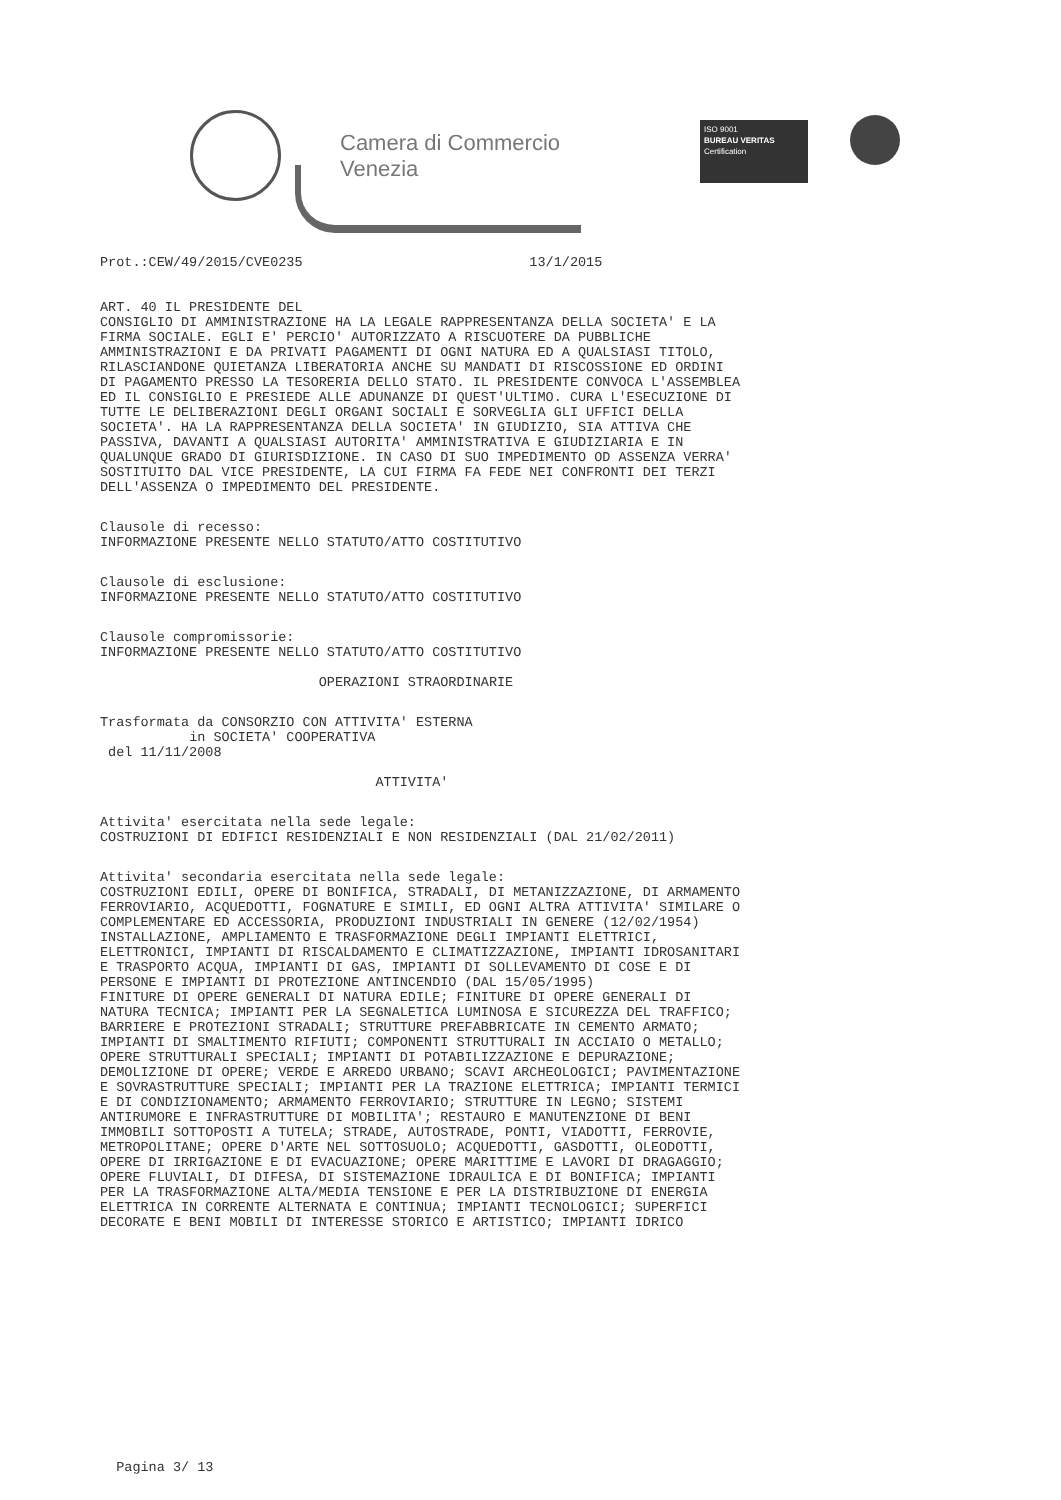Camera di Commercio
Venezia
ISO 9001
BUREAU VERITAS
Certification
Prot.:CEW/49/2015/CVE0235 13/1/2015
ART. 40 IL PRESIDENTE DEL CONSIGLIO DI AMMINISTRAZIONE HA LA LEGALE RAPPRESENTANZA DELLA SOCIETA' E LA FIRMA SOCIALE. EGLI E' PERCIO' AUTORIZZATO A RISCUOTERE DA PUBBLICHE AMMINISTRAZIONI E DA PRIVATI PAGAMENTI DI OGNI NATURA ED A QUALSIASI TITOLO, RILASCIANDONE QUIETANZA LIBERATORIA ANCHE SU MANDATI DI RISCOSSIONE ED ORDINI DI PAGAMENTO PRESSO LA TESORERIA DELLO STATO. IL PRESIDENTE CONVOCA L'ASSEMBLEA ED IL CONSIGLIO E PRESIEDE ALLE ADUNANZE DI QUEST'ULTIMO. CURA L'ESECUZIONE DI TUTTE LE DELIBERAZIONI DEGLI ORGANI SOCIALI E SORVEGLIA GLI UFFICI DELLA SOCIETA'. HA LA RAPPRESENTANZA DELLA SOCIETA' IN GIUDIZIO, SIA ATTIVA CHE PASSIVA, DAVANTI A QUALSIASI AUTORITA' AMMINISTRATIVA E GIUDIZIARIA E IN QUALUNQUE GRADO DI GIURISDIZIONE. IN CASO DI SUO IMPEDIMENTO OD ASSENZA VERRA' SOSTITUITO DAL VICE PRESIDENTE, LA CUI FIRMA FA FEDE NEI CONFRONTI DEI TERZI DELL'ASSENZA O IMPEDIMENTO DEL PRESIDENTE.
Clausole di recesso: INFORMAZIONE PRESENTE NELLO STATUTO/ATTO COSTITUTIVO
Clausole di esclusione: INFORMAZIONE PRESENTE NELLO STATUTO/ATTO COSTITUTIVO
Clausole compromissorie: INFORMAZIONE PRESENTE NELLO STATUTO/ATTO COSTITUTIVO
OPERAZIONI STRAORDINARIE
Trasformata da CONSORZIO CON ATTIVITA' ESTERNA in SOCIETA' COOPERATIVA del 11/11/2008
ATTIVITA'
Attivita' esercitata nella sede legale: COSTRUZIONI DI EDIFICI RESIDENZIALI E NON RESIDENZIALI (DAL 21/02/2011)
Attivita' secondaria esercitata nella sede legale: COSTRUZIONI EDILI, OPERE DI BONIFICA, STRADALI, DI METANIZZAZIONE, DI ARMAMENTO FERROVIARIO, ACQUEDOTTI, FOGNATURE E SIMILI, ED OGNI ALTRA ATTIVITA' SIMILARE O COMPLEMENTARE ED ACCESSORIA, PRODUZIONI INDUSTRIALI IN GENERE (12/02/1954) INSTALLAZIONE, AMPLIAMENTO E TRASFORMAZIONE DEGLI IMPIANTI ELETTRICI, ELETTRONICI, IMPIANTI DI RISCALDAMENTO E CLIMATIZZAZIONE, IMPIANTI IDROSANITARI E TRASPORTO ACQUA, IMPIANTI DI GAS, IMPIANTI DI SOLLEVAMENTO DI COSE E DI PERSONE E IMPIANTI DI PROTEZIONE ANTINCENDIO (DAL 15/05/1995) FINITURE DI OPERE GENERALI DI NATURA EDILE; FINITURE DI OPERE GENERALI DI NATURA TECNICA; IMPIANTI PER LA SEGNALETICA LUMINOSA E SICUREZZA DEL TRAFFICO; BARRIERE E PROTEZIONI STRADALI; STRUTTURE PREFABBRICATE IN CEMENTO ARMATO; IMPIANTI DI SMALTIMENTO RIFIUTI; COMPONENTI STRUTTURALI IN ACCIAIO O METALLO; OPERE STRUTTURALI SPECIALI; IMPIANTI DI POTABILIZZAZIONE E DEPURAZIONE; DEMOLIZIONE DI OPERE; VERDE E ARREDO URBANO; SCAVI ARCHEOLOGICI; PAVIMENTAZIONE E SOVRASTRUTTURE SPECIALI; IMPIANTI PER LA TRAZIONE ELETTRICA; IMPIANTI TERMICI E DI CONDIZIONAMENTO; ARMAMENTO FERROVIARIO; STRUTTURE IN LEGNO; SISTEMI ANTIRUMORE E INFRASTRUTTURE DI MOBILITA'; RESTAURO E MANUTENZIONE DI BENI IMMOBILI SOTTOPOSTI A TUTELA; STRADE, AUTOSTRADE, PONTI, VIADOTTI, FERROVIE, METROPOLITANE; OPERE D'ARTE NEL SOTTOSUOLO; ACQUEDOTTI, GASDOTTI, OLEODOTTI, OPERE DI IRRIGAZIONE E DI EVACUAZIONE; OPERE MARITTIME E LAVORI DI DRAGAGGIO; OPERE FLUVIALI, DI DIFESA, DI SISTEMAZIONE IDRAULICA E DI BONIFICA; IMPIANTI PER LA TRASFORMAZIONE ALTA/MEDIA TENSIONE E PER LA DISTRIBUZIONE DI ENERGIA ELETTRICA IN CORRENTE ALTERNATA E CONTINUA; IMPIANTI TECNOLOGICI; SUPERFICI DECORATE E BENI MOBILI DI INTERESSE STORICO E ARTISTICO; IMPIANTI IDRICO
Pagina 3/ 13